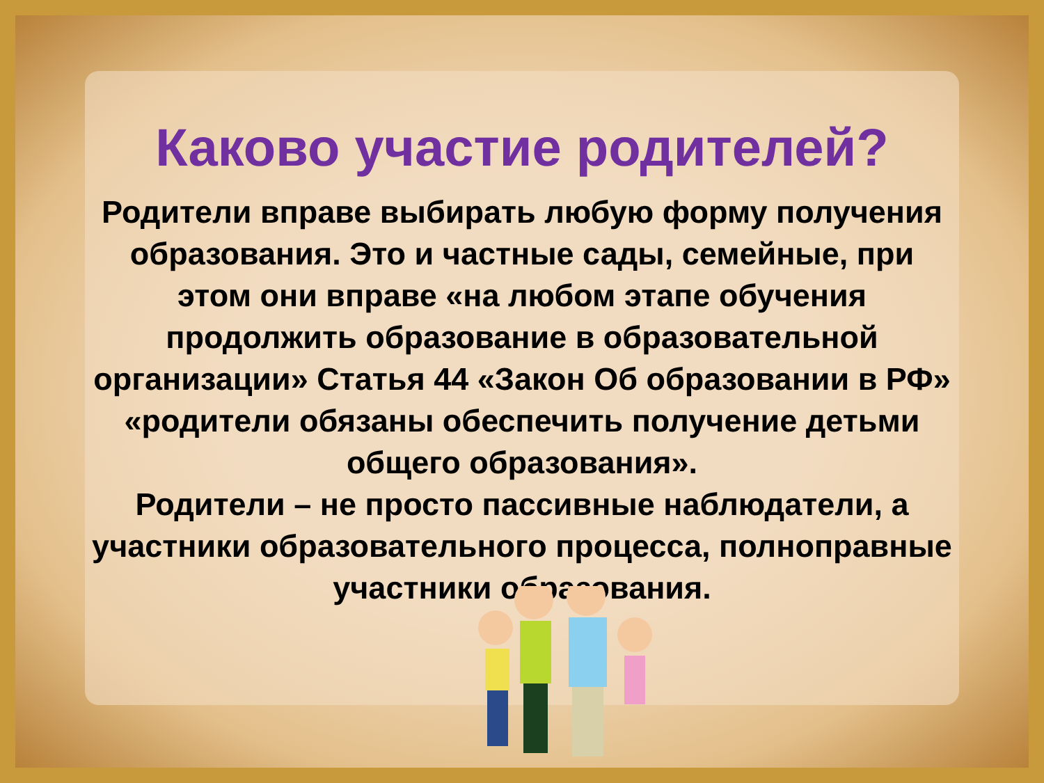Каково участие родителей?
Родители вправе выбирать любую форму получения образования. Это и частные сады, семейные, при этом они вправе «на любом этапе обучения продолжить образование в образовательной организации» Статья 44 «Закон Об образовании в РФ» «родители обязаны обеспечить получение детьми общего образования».
Родители – не просто пассивные наблюдатели, а участники образовательного процесса, полноправные участники образования.